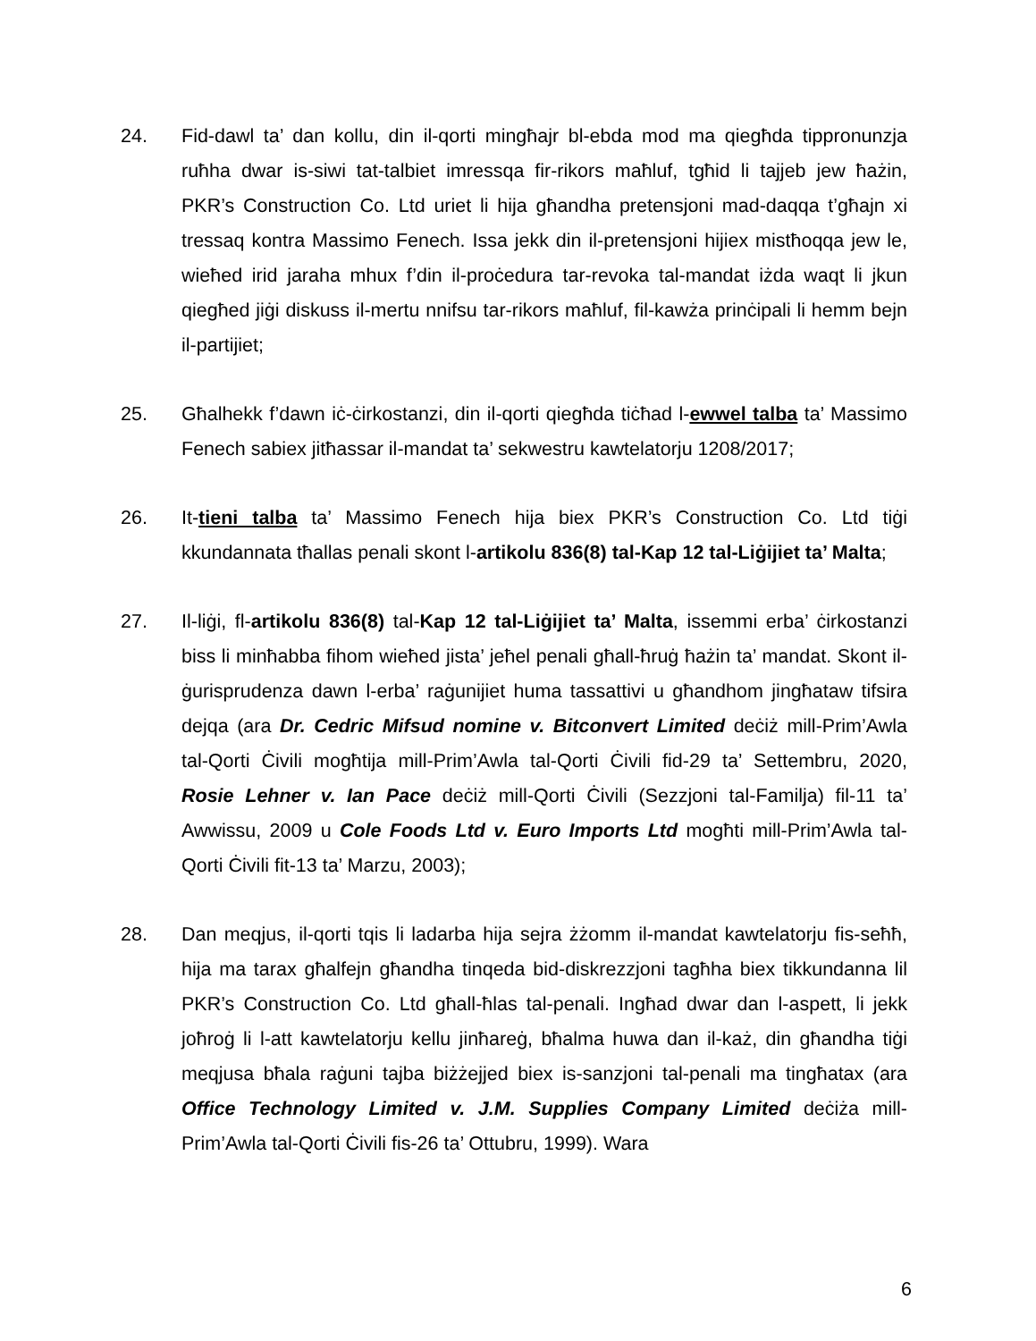24. Fid-dawl ta’ dan kollu, din il-qorti mingħajr bl-ebda mod ma qiegħda tippronunzja ruħha dwar is-siwi tat-talbiet imressqa fir-rikors maħluf, tgħid li tajjeb jew ħażin, PKR’s Construction Co. Ltd uriet li hija għandha pretensjoni mad-daqqa t’għajn xi tressaq kontra Massimo Fenech. Issa jekk din il-pretensjoni hijiex mistħoqqa jew le, wieħed irid jaraha mhux f’din il-proċedura tar-revoka tal-mandat iżda waqt li jkun qiegħed jiġi diskuss il-mertu nnifsu tar-rikors maħluf, fil-kawża prinċipali li hemm bejn il-partijiet;
25. Għalhekk f’dawn iċ-ċirkostanzi, din il-qorti qiegħda tiċħad l-ewwel talba ta’ Massimo Fenech sabiex jitħassar il-mandat ta’ sekwestru kawtelatorju 1208/2017;
26. It-tieni talba ta’ Massimo Fenech hija biex PKR’s Construction Co. Ltd tiġi kkundannata tħallas penali skont l-artikolu 836(8) tal-Kap 12 tal-Liġijiet ta’ Malta;
27. Il-liġi, fl-artikolu 836(8) tal-Kap 12 tal-Liġijiet ta’ Malta, issemmi erba’ ċirkostanzi biss li minħabba fihom wieħed jista’ jeħel penali għall-ħruġ ħażin ta’ mandat. Skont il-ġurisprudenza dawn l-erba’ raġunijiet huma tassattivi u għandhom jingħataw tifsira dejqa (ara Dr. Cedric Mifsud nomine v. Bitconvert Limited deċiż mill-Prim’Awla tal-Qorti Ċivili mogħtija mill-Prim’Awla tal-Qorti Ċivili fid-29 ta’ Settembru, 2020, Rosie Lehner v. Ian Pace deċiż mill-Qorti Ċivili (Sezzjoni tal-Familja) fil-11 ta’ Awwissu, 2009 u Cole Foods Ltd v. Euro Imports Ltd mogħti mill-Prim’Awla tal-Qorti Ċivili fit-13 ta’ Marzu, 2003);
28. Dan meqjus, il-qorti tqis li ladarba hija sejra żżomm il-mandat kawtelatorju fis-seħħ, hija ma tarax għalfejn għandha tinqeda bid-diskrezzjoni tagħha biex tikkundanna lil PKR’s Construction Co. Ltd għall-ħlas tal-penali. Ingħad dwar dan l-aspett, li jekk joħroġ li l-att kawtelatorju kellu jinħareġ, bħalma huwa dan il-każ, din għandha tiġi meqjusa bħala raġuni tajba biżżejjed biex is-sanzjoni tal-penali ma tingħatax (ara Office Technology Limited v. J.M. Supplies Company Limited deċiża mill-Prim’Awla tal-Qorti Ċivili fis-26 ta’ Ottubru, 1999). Wara
6